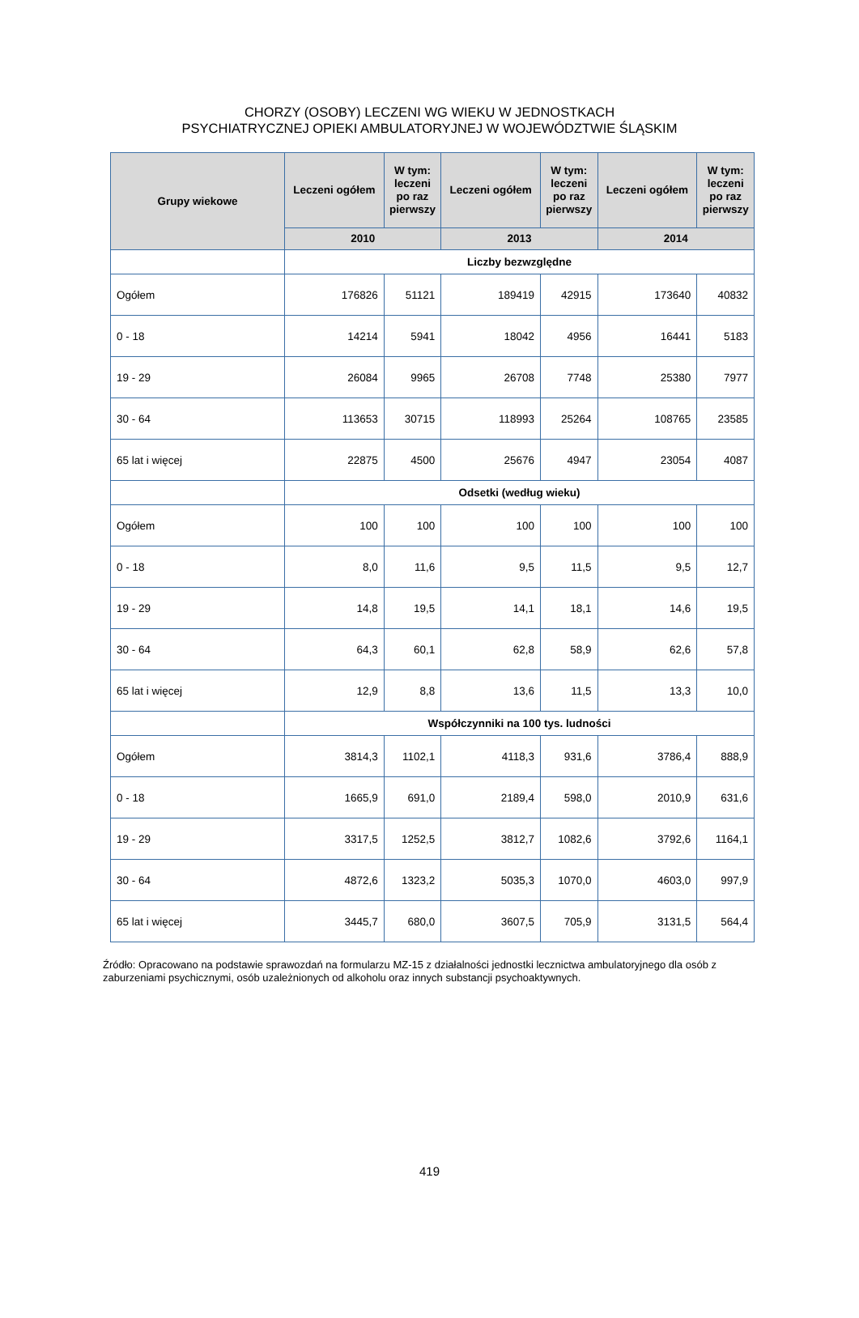CHORZY (OSOBY) LECZENI WG WIEKU W JEDNOSTKACH
PSYCHIATRYCZNEJ OPIEKI AMBULATORYJNEJ W WOJEWÓDZTWIE ŚLĄSKIM
| Grupy wiekowe | Leczeni ogółem | W tym: leczeni po raz pierwszy | Leczeni ogółem | W tym: leczeni po raz pierwszy | Leczeni ogółem | W tym: leczeni po raz pierwszy |
| --- | --- | --- | --- | --- | --- | --- |
| | 2010 | | 2013 | | 2014 | |
| | Liczby bezwzględne | | | | | |
| Ogółem | 176826 | 51121 | 189419 | 42915 | 173640 | 40832 |
| 0 - 18 | 14214 | 5941 | 18042 | 4956 | 16441 | 5183 |
| 19 - 29 | 26084 | 9965 | 26708 | 7748 | 25380 | 7977 |
| 30 - 64 | 113653 | 30715 | 118993 | 25264 | 108765 | 23585 |
| 65 lat i więcej | 22875 | 4500 | 25676 | 4947 | 23054 | 4087 |
| | Odsetki (według wieku) | | | | | |
| Ogółem | 100 | 100 | 100 | 100 | 100 | 100 |
| 0 - 18 | 8,0 | 11,6 | 9,5 | 11,5 | 9,5 | 12,7 |
| 19 - 29 | 14,8 | 19,5 | 14,1 | 18,1 | 14,6 | 19,5 |
| 30 - 64 | 64,3 | 60,1 | 62,8 | 58,9 | 62,6 | 57,8 |
| 65 lat i więcej | 12,9 | 8,8 | 13,6 | 11,5 | 13,3 | 10,0 |
| | Współczynniki na 100 tys. ludności | | | | | |
| Ogółem | 3814,3 | 1102,1 | 4118,3 | 931,6 | 3786,4 | 888,9 |
| 0 - 18 | 1665,9 | 691,0 | 2189,4 | 598,0 | 2010,9 | 631,6 |
| 19 - 29 | 3317,5 | 1252,5 | 3812,7 | 1082,6 | 3792,6 | 1164,1 |
| 30 - 64 | 4872,6 | 1323,2 | 5035,3 | 1070,0 | 4603,0 | 997,9 |
| 65 lat i więcej | 3445,7 | 680,0 | 3607,5 | 705,9 | 3131,5 | 564,4 |
Źródło: Opracowano na podstawie sprawozdań na formularzu MZ-15 z działalności jednostki lecznictwa ambulatoryjnego dla osób z zaburzeniami psychicznymi, osób uzależnionych od alkoholu oraz innych substancji psychoaktywnych.
419